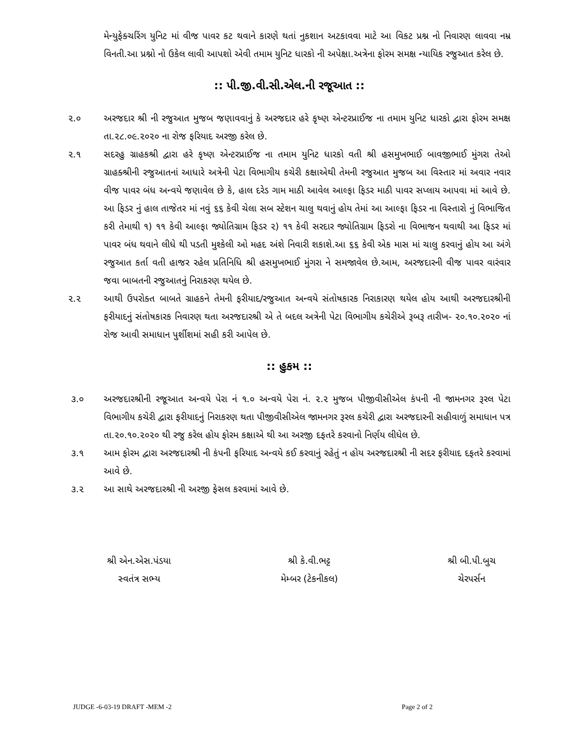મેન્યુફેક્ચરિંગ યુનિટ માં વીજ પાવર કટ થવાને કારણે થતાં નુકશાન અટકાવવા માટે આ વિકટ પ્રશ્ન નો નિવારણ લાવવા નમ્ર વિનતી.આ પ્રશ્નો નો ઉકેલ લાવી આપશો એવી તમામ યુનિટ ધારકો ની અપેક્ષા.અત્રેના ફોરમ સમક્ષ ન્યાયિક રજુઆત કરેલ છે.
:: પી.જી.વી.સી.એલ.ની રજૂઆત ::
૨.૦ અરજદાર શ્રી ની રજુઆત મુજબ જણાવવાનું કે અરજદાર હરે કૃષ્ણ એન્ટરપ્રાઈજ ના તમામ યુનિટ ધારકો દ્વારા ફોરમ સમક્ષ તા.૨૮.૦૯.૨૦૨૦ ના રોજ ફરિયાદ અરજી કરેલ છે.
૨.૧ સદરહુ ગ્રાહકશ્રી દ્વારા હરે કૃષ્ણ એન્ટરપ્રાઈજ ના તમામ યુનિટ ધારકો વતી શ્રી હસમુખભાઈ બાવજીભાઈ મુંગરા તેઓ ગ્રાહક્શ્રીની રજુઆતનાં આધારે અત્રેની પેટા વિભાગીય કચેરી કક્ષાએથી તેમની રજુઆત મુજબ આ વિસ્તાર માં અવાર નવાર વીજ પાવર બંધ અન્વયે જણાવેલ છે કે, હાલ દરેડ ગામ માઠી આવેલ આલ્ફા ફિડર માઠી પાવર સપ્લાય આપવા માં આવે છે. આ ફિડર નું હાલ તાજેતર માં નવું ૬૬ કેવી ચેલા સબ સ્ટેશન ચાલુ થવાનું હોય તેમાં આ આલ્ફા ફિડર ના વિસ્તારો નું વિભાજિત કરી તેમાથી ૧) ૧૧ કેવી આલ્ફા જ્યોતિગ્રામ ફિડર ૨) ૧૧ કેવી સરદાર જ્યોતિગ્રામ ફિડરો ના વિભાજન થવાથી આ ફિડર માં પાવર બંધ થવાને લીધે થી પડતી મુશ્કેલી ઓ મહદ અંશે નિવારી શકાશે.આ ૬૬ કેવી એક માસ માં ચાલુ કરવાનું હોય આ અંગે રજુઆત કર્તા વતી હાજર રહેલ પ્રતિનિધિ શ્રી હસમુખભાઈ મુંગરા ને સમજાવેલ છે.આમ, અરજદારની વીજ પાવર વારંવાર જવા બાબતની રજુઆતનું નિરાકરણ થયેલ છે.
૨.૨ આથી ઉપરોક્ત બાબતે ગ્રાહકને તેમની ફરીયાદ/રજુઆત અન્વયે સંતોષકારક નિરાકારણ થયેલ હોય આથી અરજદારશ્રીની ફરીયાદનું સંતોષકારક નિવારણ થતા અરજદારશ્રી એ તે બદલ અત્રેની પેટા વિભાગીય કચેરીએ રૂબરૂ તારીખ- ૨૦.૧૦.૨૦૨૦ નાં રોજ આવી સમાધાન પુર્શીશમાં સહી કરી આપેલ છે.
:: હુકમ ::
૩.૦ અરજદારશ્રીની રજૂઆત અન્વયે પેરા નં ૧.૦ અન્વયે પેરા નં. ૨.૨ મુજબ પીજીવીસીએલ કંપની ની જામનગર રૂરલ પેટા વિભાગીય કચેરી દ્વારા ફરીયાદનું નિરાકરણ થતા પીજીવીસીએલ જામનગર રૂરલ કચેરી દ્વારા અરજદારની સહીવાળું સમાધાન પત્ર તા.૨૦.૧૦.૨૦૨૦ થી રજુ કરેલ હોય ફોરમ કક્ષાએ થી આ અરજી દફતરે કરવાનો નિર્ણય લીધેલ છે.
૩.૧ આમ ફોરમ દ્વારા અરજદારશ્રી ની કંપની ફરિયાદ અન્વયે કઈ કરવાનું રહેતું ન હોય અરજદારશ્રી ની સદર ફરીયાદ દફતરે કરવામાં આવે છે.
૩.૨ આ સાથે અરજદારશ્રી ની અરજી ફેસલ કરવામાં આવે છે.
શ્રી એન.એસ.પંડયા
સ્વતંત્ર સભ્ય
શ્રી કે.વી.ભટ્ટ
મેમ્બર (ટેકનીકલ)
શ્રી બી.પી.બુચ
ચેરપર્સન
JUDGE -6-03-19 DRAFT -MEM -2 Page 2 of 2